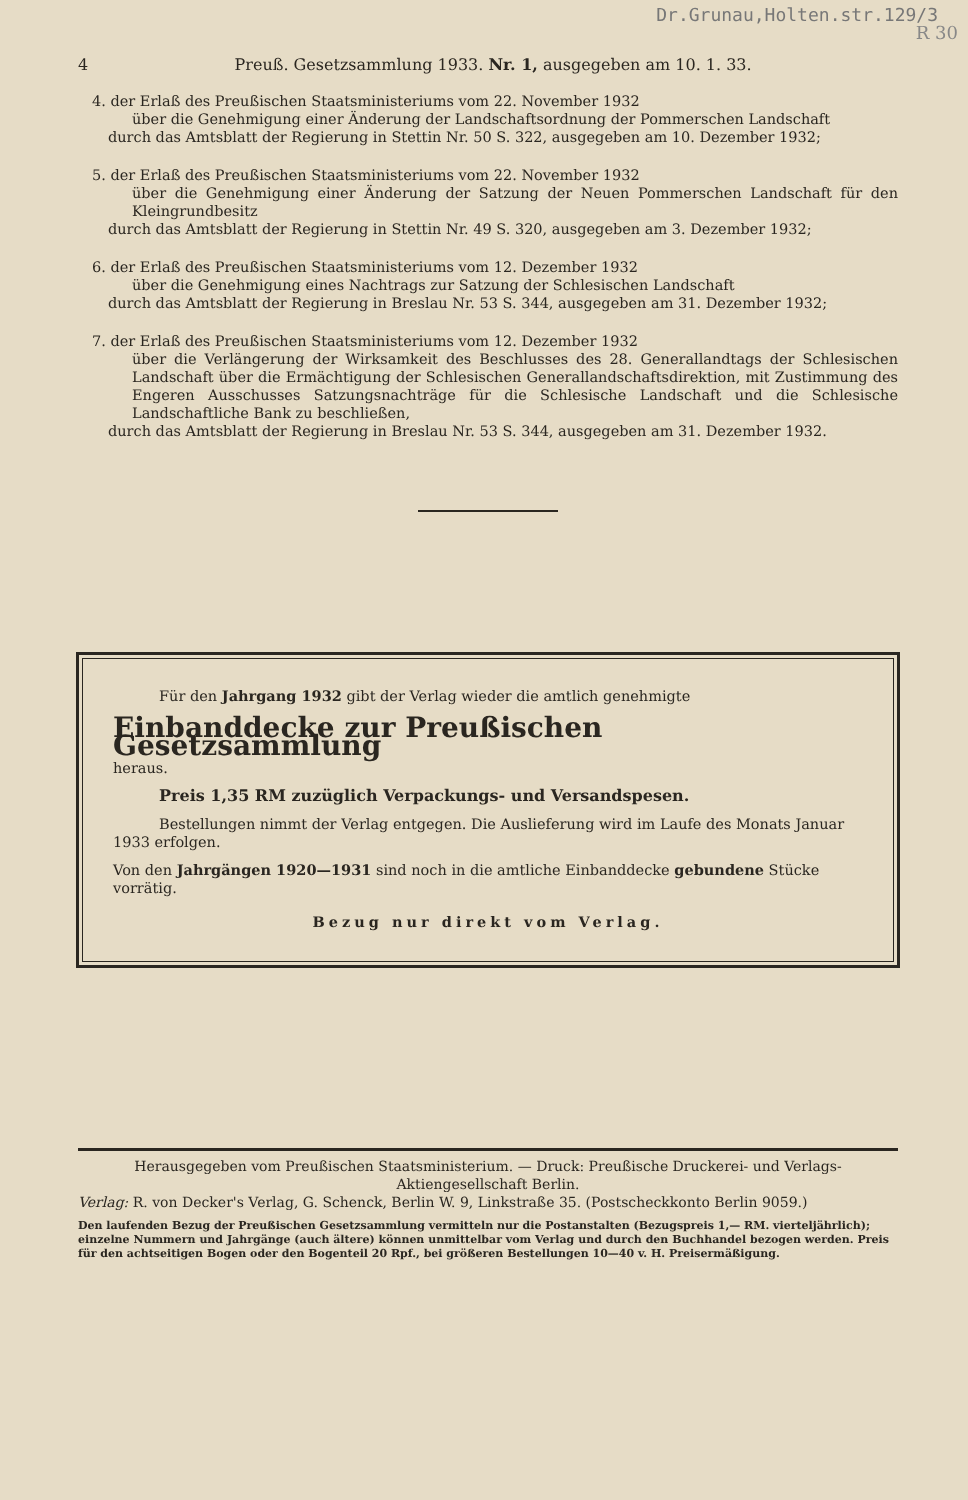Dr.Grunau,Holten.str.129/3
R 30
4 Preuß. Gesetzsammlung 1933. Nr. 1, ausgegeben am 10. 1. 33.
4. der Erlaß des Preußischen Staatsministeriums vom 22. November 1932
über die Genehmigung einer Änderung der Landschaftsordnung der Pommerschen Landschaft
durch das Amtsblatt der Regierung in Stettin Nr. 50 S. 322, ausgegeben am 10. Dezember 1932;
5. der Erlaß des Preußischen Staatsministeriums vom 22. November 1932
über die Genehmigung einer Änderung der Satzung der Neuen Pommerschen Landschaft für den Kleingrundbesitz
durch das Amtsblatt der Regierung in Stettin Nr. 49 S. 320, ausgegeben am 3. Dezember 1932;
6. der Erlaß des Preußischen Staatsministeriums vom 12. Dezember 1932
über die Genehmigung eines Nachtrags zur Satzung der Schlesischen Landschaft
durch das Amtsblatt der Regierung in Breslau Nr. 53 S. 344, ausgegeben am 31. Dezember 1932;
7. der Erlaß des Preußischen Staatsministeriums vom 12. Dezember 1932
über die Verlängerung der Wirksamkeit des Beschlusses des 28. Generallandtags der Schlesischen Landschaft über die Ermächtigung der Schlesischen Generallandschaftsdirektion, mit Zustimmung des Engeren Ausschusses Satzungsnachträge für die Schlesische Landschaft und die Schlesische Landschaftliche Bank zu beschließen,
durch das Amtsblatt der Regierung in Breslau Nr. 53 S. 344, ausgegeben am 31. Dezember 1932.
Für den Jahrgang 1932 gibt der Verlag wieder die amtlich genehmigte
Einbanddecke zur Preußischen Gesetzsammlung
heraus.
Preis 1,35 RM zuzüglich Verpackungs- und Versandspesen.
Bestellungen nimmt der Verlag entgegen. Die Auslieferung wird im Laufe des Monats Januar 1933 erfolgen.
Von den Jahrgängen 1920—1931 sind noch in die amtliche Einbanddecke gebundene Stücke vorrätig.
Bezug nur direkt vom Verlag.
Herausgegeben vom Preußischen Staatsministerium. — Druck: Preußische Druckerei- und Verlags-Aktiengesellschaft Berlin.
Verlag: R. von Decker's Verlag, G. Schenck, Berlin W. 9, Linkstraße 35. (Postscheckkonto Berlin 9059.)
Den laufenden Bezug der Preußischen Gesetzsammlung vermitteln nur die Postanstalten (Bezugspreis 1,— RM. vierteljährlich); einzelne Nummern und Jahrgänge (auch ältere) können unmittelbar vom Verlag und durch den Buchhandel bezogen werden. Preis für den achtseitigen Bogen oder den Bogenteil 20 Rpf., bei größeren Bestellungen 10—40 v. H. Preisermäßigung.